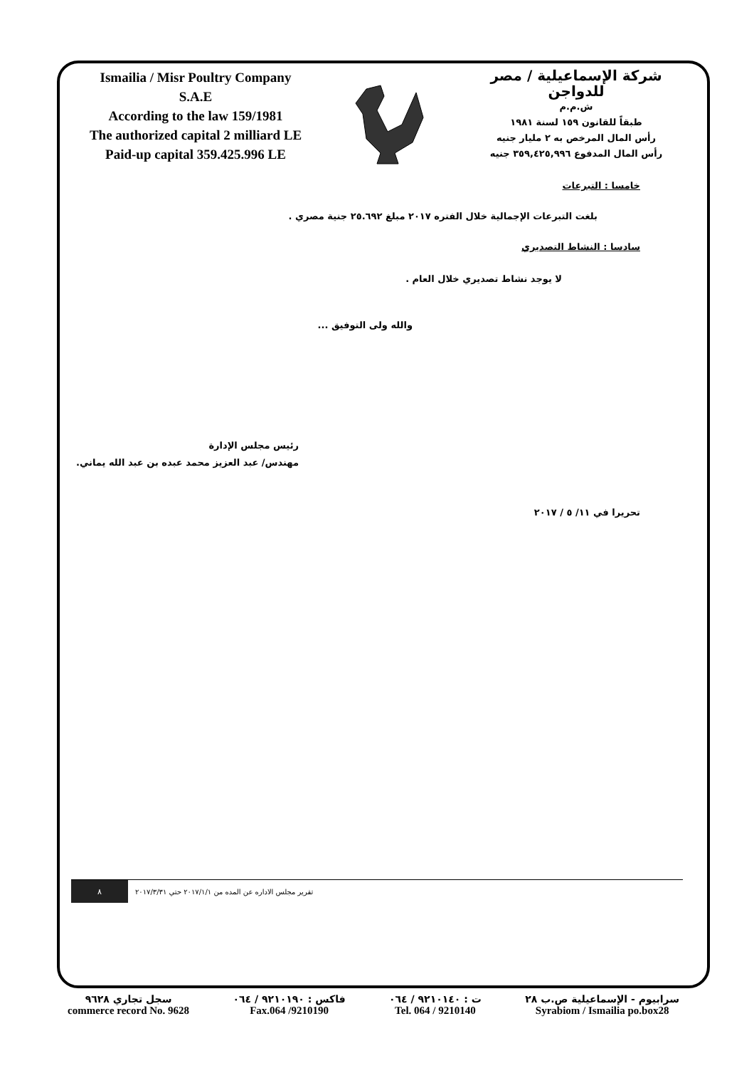Ismailia / Misr Poultry Company
S.A.E
According to the law 159/1981
The authorized capital 2 milliard LE
Paid-up capital 359.425.996 LE
شركة الإسماعيلية / مصر للدواجن
ش.م.م
طبقاً للقانون ١٥٩ لسنة ١٩٨١
رأس المال المرخص به ٢ مليار جنيه
رأس المال المدفوع ٣٥٩,٤٢٥,٩٩٦ جنيه
خامسا : التبرعات
بلغت التبرعات الإجمالية خلال الفتره ٢٠١٧ مبلغ ٢٥.٦٩٢ جنية مصري .
سادسا : النشاط التصديري
لا يوجد نشاط تصديري خلال العام .
والله ولى التوفيق ...
رئيس مجلس الإدارة
مهندس/ عبد العزيز محمد عبده بن عبد الله يماني.
تحريرا في ١١/ ٥ / ٢٠١٧
تقرير مجلس الاداره عن المده من ٢٠١٧/١/١ حتي ٢٠١٧/٣/٣١
٨
سرابيوم - الإسماعيلية ص.ب ٢٨
Syrabiom / Ismailia po.box28
ت : ٩٢١٠١٤٠ / ٠٦٤
Tel. 064 / 9210140
فاكس : ٩٢١٠١٩٠ / ٠٦٤
Fax.064 /9210190
سجل تجاري ٩٦٢٨
commerce record No. 9628